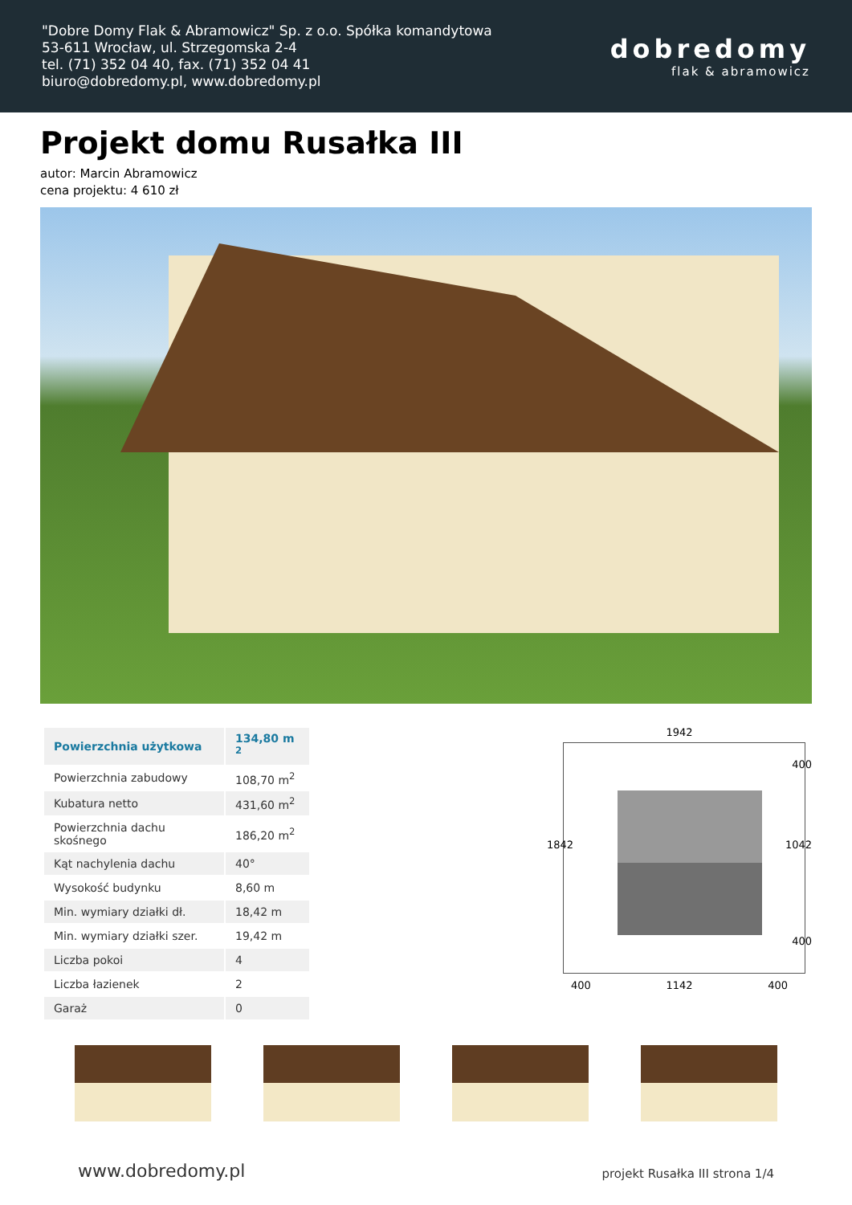"Dobre Domy Flak & Abramowicz" Sp. z o.o. Spółka komandytowa
53-611 Wrocław, ul. Strzegomska 2-4
tel. (71) 352 04 40, fax. (71) 352 04 41
biuro@dobredomy.pl, www.dobredomy.pl
dobredomy
flak & abramowicz
Projekt domu Rusałka III
autor: Marcin Abramowicz
cena projektu: 4 610 zł
| Powierzchnia użytkowa | 134,80 m <sup>2</sup> |
| Powierzchnia zabudowy | 108,70 m<sup>2</sup> |
| Kubatura netto | 431,60 m<sup>2</sup> |
| Powierzchnia dachu skośnego | 186,20 m<sup>2</sup> |
| Kąt nachylenia dachu | 40° |
| Wysokość budynku | 8,60 m |
| Min. wymiary działki dł. | 18,42 m |
| Min. wymiary działki szer. | 19,42 m |
| Liczba pokoi | 4 |
| Liczba łazienek | 2 |
| Garaż | 0 |
1942
1842
400
1042
400
400 1142 400
www.dobredomy.pl projekt Rusałka III strona 1/4